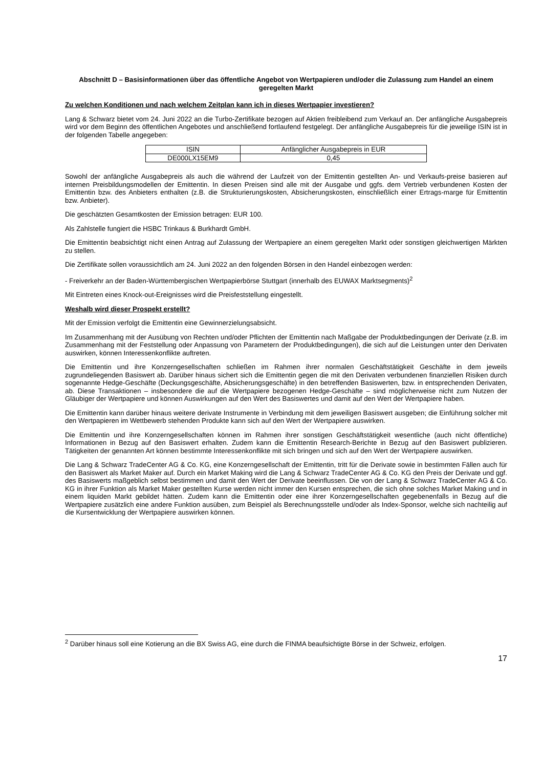Abschnitt D – Basisinformationen über das öffentliche Angebot von Wertpapieren und/oder die Zulassung zum Handel an einem geregelten Markt
Zu welchen Konditionen und nach welchem Zeitplan kann ich in dieses Wertpapier investieren?
Lang & Schwarz bietet vom 24. Juni 2022 an die Turbo-Zertifikate bezogen auf Aktien freibleibend zum Verkauf an. Der anfängliche Ausgabepreis wird vor dem Beginn des öffentlichen Angebotes und anschließend fortlaufend festgelegt. Der anfängliche Ausgabepreis für die jeweilige ISIN ist in der folgenden Tabelle angegeben:
| ISIN | Anfänglicher Ausgabepreis in EUR |
| --- | --- |
| DE000LX15EM9 | 0,45 |
Sowohl der anfängliche Ausgabepreis als auch die während der Laufzeit von der Emittentin gestellten An- und Verkaufs-preise basieren auf internen Preisbildungsmodellen der Emittentin. In diesen Preisen sind alle mit der Ausgabe und ggfs. dem Vertrieb verbundenen Kosten der Emittentin bzw. des Anbieters enthalten (z.B. die Strukturierungskosten, Absicherungskosten, einschließlich einer Ertrags-marge für Emittentin bzw. Anbieter).
Die geschätzten Gesamtkosten der Emission betragen: EUR 100.
Als Zahlstelle fungiert die HSBC Trinkaus & Burkhardt GmbH.
Die Emittentin beabsichtigt nicht einen Antrag auf Zulassung der Wertpapiere an einem geregelten Markt oder sonstigen gleichwertigen Märkten zu stellen.
Die Zertifikate sollen voraussichtlich am 24. Juni 2022 an den folgenden Börsen in den Handel einbezogen werden:
- Freiverkehr an der Baden-Württembergischen Wertpapierbörse Stuttgart (innerhalb des EUWAX Marktsegments)<sup>2</sup>
Mit Eintreten eines Knock-out-Ereignisses wird die Preisfeststellung eingestellt.
Weshalb wird dieser Prospekt erstellt?
Mit der Emission verfolgt die Emittentin eine Gewinnerzielungsabsicht.
Im Zusammenhang mit der Ausübung von Rechten und/oder Pflichten der Emittentin nach Maßgabe der Produktbedingungen der Derivate (z.B. im Zusammenhang mit der Feststellung oder Anpassung von Parametern der Produktbedingungen), die sich auf die Leistungen unter den Derivaten auswirken, können Interessenkonflikte auftreten.
Die Emittentin und ihre Konzerngesellschaften schließen im Rahmen ihrer normalen Geschäftstätigkeit Geschäfte in dem jeweils zugrundeliegenden Basiswert ab. Darüber hinaus sichert sich die Emittentin gegen die mit den Derivaten verbundenen finanziellen Risiken durch sogenannte Hedge-Geschäfte (Deckungsgeschäfte, Absicherungsgeschäfte) in den betreffenden Basiswerten, bzw. in entsprechenden Derivaten, ab. Diese Transaktionen – insbesondere die auf die Wertpapiere bezogenen Hedge-Geschäfte – sind möglicherweise nicht zum Nutzen der Gläubiger der Wertpapiere und können Auswirkungen auf den Wert des Basiswertes und damit auf den Wert der Wertpapiere haben.
Die Emittentin kann darüber hinaus weitere derivate Instrumente in Verbindung mit dem jeweiligen Basiswert ausgeben; die Einführung solcher mit den Wertpapieren im Wettbewerb stehenden Produkte kann sich auf den Wert der Wertpapiere auswirken.
Die Emittentin und ihre Konzerngesellschaften können im Rahmen ihrer sonstigen Geschäftstätigkeit wesentliche (auch nicht öffentliche) Informationen in Bezug auf den Basiswert erhalten. Zudem kann die Emittentin Research-Berichte in Bezug auf den Basiswert publizieren. Tätigkeiten der genannten Art können bestimmte Interessenkonflikte mit sich bringen und sich auf den Wert der Wertpapiere auswirken.
Die Lang & Schwarz TradeCenter AG & Co. KG, eine Konzerngesellschaft der Emittentin, tritt für die Derivate sowie in bestimmten Fällen auch für den Basiswert als Market Maker auf. Durch ein Market Making wird die Lang & Schwarz TradeCenter AG & Co. KG den Preis der Derivate und ggf. des Basiswerts maßgeblich selbst bestimmen und damit den Wert der Derivate beeinflussen. Die von der Lang & Schwarz TradeCenter AG & Co. KG in ihrer Funktion als Market Maker gestellten Kurse werden nicht immer den Kursen entsprechen, die sich ohne solches Market Making und in einem liquiden Markt gebildet hätten. Zudem kann die Emittentin oder eine ihrer Konzerngesellschaften gegebenenfalls in Bezug auf die Wertpapiere zusätzlich eine andere Funktion ausüben, zum Beispiel als Berechnungsstelle und/oder als Index-Sponsor, welche sich nachteilig auf die Kursentwicklung der Wertpapiere auswirken können.
<sup>2</sup> Darüber hinaus soll eine Kotierung an die BX Swiss AG, eine durch die FINMA beaufsichtigte Börse in der Schweiz, erfolgen.
17